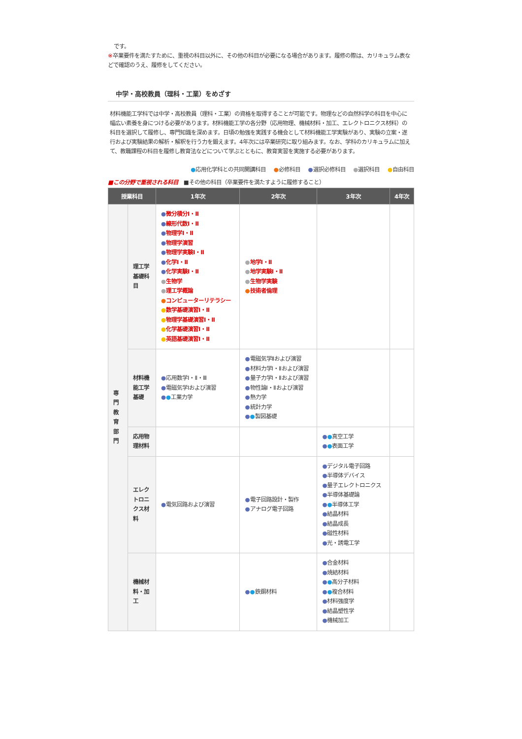です。
※卒業要件を満たすために、重視の科目以外に、その他の科目が必要になる場合があります。履修の際は、カリキュラム表などで確認のうえ、履修をしてください。
中学・高校教員（理科・工業）をめざす
材料機能工学科では中学・高校教員（理科・工業）の資格を取得することが可能です。物理などの自然科学の科目を中心に幅広い素養を身につける必要があります。材料機能工学の各分野（応用物理、機械材料・加工、エレクトロニクス材料）の科目を選択して履修し、専門知識を深めます。日頃の勉強を実践する機会として材料機能工学実験があり、実験の立案・遂行および実験結果の解析・解釈を行う力を鍛えます。4年次には卒業研究に取り組みます。なお、学科のカリキュラムに加えて、教職課程の科目を履修し教育法などについて学ぶとともに、教育実習を実施する必要があります。
●応用化学科との共同開講科目 ●必修科目 ●選択必修科目 ●選択科目 ●自由科目
■この分野で重視される科目 ■その他の科目（卒業要件を満たすように履修すること）
| 授業科目 | | 1年次 | 2年次 | 3年次 | 4年次 |
| --- | --- | --- | --- | --- | --- |
| 専 門 教 育 部 門 | 理工学基礎科目 | ● 微分積分Ⅰ・Ⅱ ● 線形代数Ⅰ・Ⅱ ● 物理学Ⅰ・Ⅱ ● 物理学演習 ● 物理学実験Ⅰ・Ⅱ ● 化学Ⅰ・Ⅱ ● 化学実験Ⅰ・Ⅱ ● 生物学 ● 理工学概論 ● コンピューターリテラシー ● 数学基礎演習Ⅰ・Ⅱ ● 物理学基礎演習Ⅰ・Ⅱ ● 化学基礎演習Ⅰ・Ⅱ ● 英語基礎演習Ⅰ・Ⅱ | ● 地学Ⅰ・Ⅱ ● 地学実験Ⅰ・Ⅱ ● 生物学実験 ● 技術者倫理 | | |
| | 材料機能工学基礎 | ● 応用数学Ⅰ・Ⅱ・Ⅲ ● 電磁気学Ⅰおよび演習 ● ● 工業力学 | ● 電磁気学Ⅱおよび演習 ● 材料力学Ⅰ・Ⅱおよび演習 ● 量子力学Ⅰ・Ⅱおよび演習 ● 物性論Ⅰ・Ⅱおよび演習 ● 熱力学 ● 統計力学 ● ● 製図基礎 | | |
| | 応用物理材料 | | | ● ● 真空工学 ● ● 表面工学 | |
| | エレクトロニクス材料 | ● 電気回路および演習 | ● 電子回路設計・製作 ● アナログ電子回路 | ● デジタル電子回路 ● 半導体デバイス ● 量子エレクトロニクス ● 半導体基礎論 ● ● 半導体工学 ● 結晶材料 ● 結晶成長 ● 磁性材料 ● 光・誘電工学 | |
| | 機械材料・加工 | | ● ● 鉄鋼材料 | ● 合金材料 ● 焼結材料 ● ● 高分子材料 ● ● 複合材料 ● 材料強度学 ● 結晶塑性学 ● 機械加工 | |